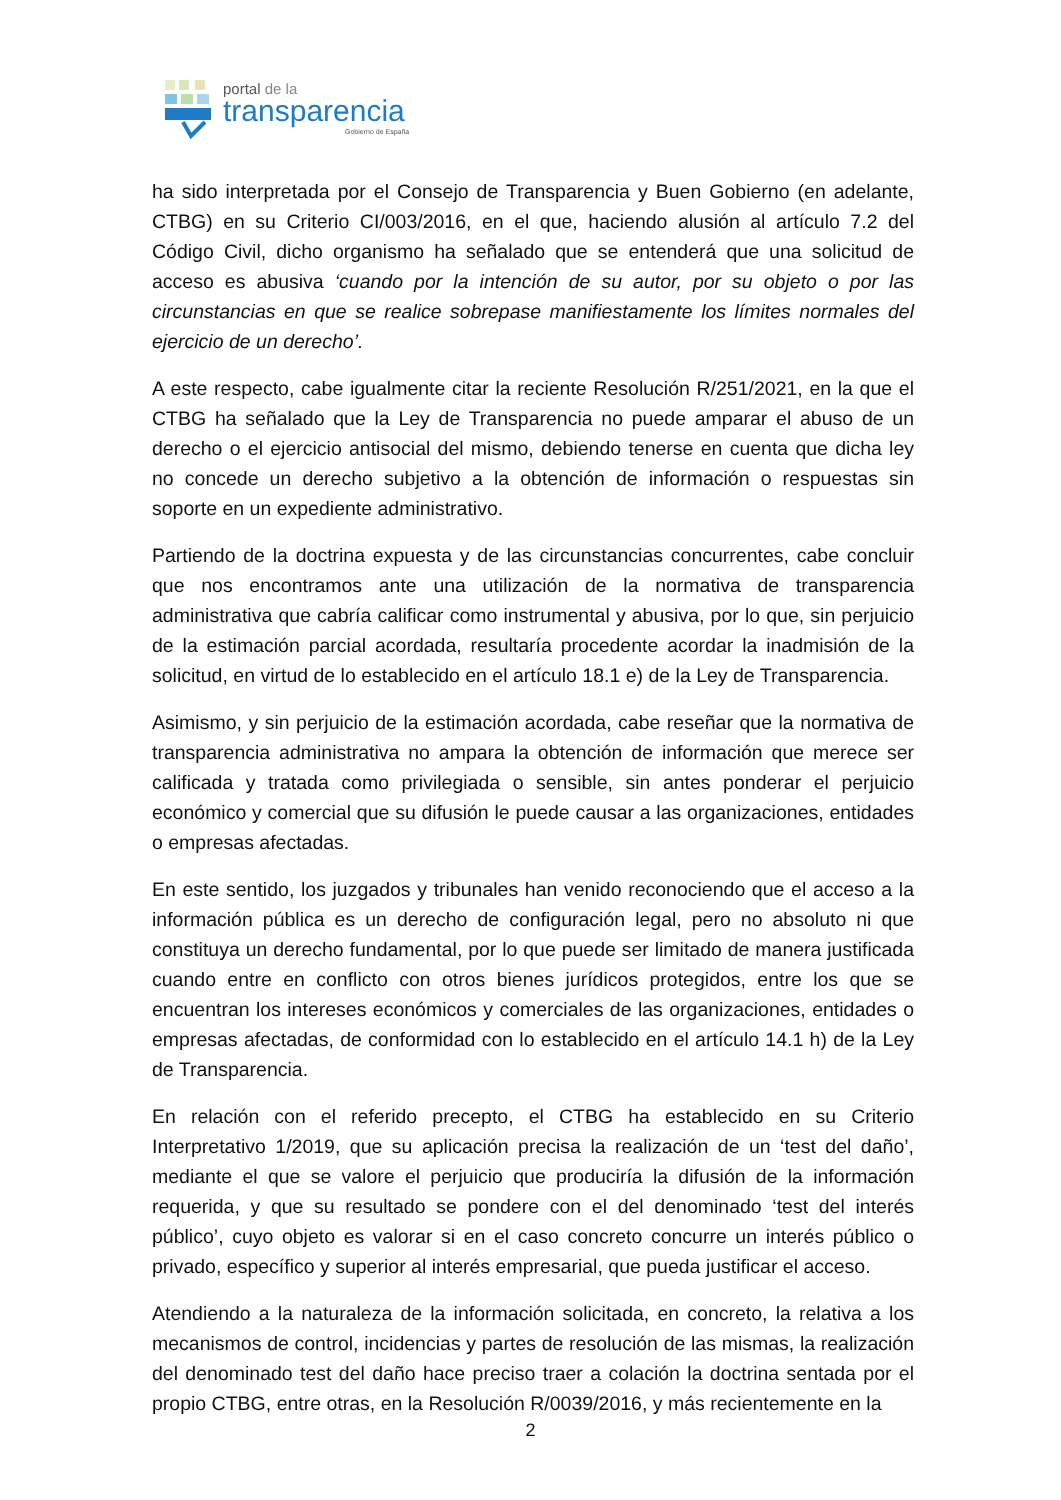portal de la
transparencia
Gobierno de España
ha sido interpretada por el Consejo de Transparencia y Buen Gobierno (en adelante, CTBG) en su Criterio CI/003/2016, en el que, haciendo alusión al artículo 7.2 del Código Civil, dicho organismo ha señalado que se entenderá que una solicitud de acceso es abusiva ‘cuando por la intención de su autor, por su objeto o por las circunstancias en que se realice sobrepase manifiestamente los límites normales del ejercicio de un derecho’.
A este respecto, cabe igualmente citar la reciente Resolución R/251/2021, en la que el CTBG ha señalado que la Ley de Transparencia no puede amparar el abuso de un derecho o el ejercicio antisocial del mismo, debiendo tenerse en cuenta que dicha ley no concede un derecho subjetivo a la obtención de información o respuestas sin soporte en un expediente administrativo.
Partiendo de la doctrina expuesta y de las circunstancias concurrentes, cabe concluir que nos encontramos ante una utilización de la normativa de transparencia administrativa que cabría calificar como instrumental y abusiva, por lo que, sin perjuicio de la estimación parcial acordada, resultaría procedente acordar la inadmisión de la solicitud, en virtud de lo establecido en el artículo 18.1 e) de la Ley de Transparencia.
Asimismo, y sin perjuicio de la estimación acordada, cabe reseñar que la normativa de transparencia administrativa no ampara la obtención de información que merece ser calificada y tratada como privilegiada o sensible, sin antes ponderar el perjuicio económico y comercial que su difusión le puede causar a las organizaciones, entidades o empresas afectadas.
En este sentido, los juzgados y tribunales han venido reconociendo que el acceso a la información pública es un derecho de configuración legal, pero no absoluto ni que constituya un derecho fundamental, por lo que puede ser limitado de manera justificada cuando entre en conflicto con otros bienes jurídicos protegidos, entre los que se encuentran los intereses económicos y comerciales de las organizaciones, entidades o empresas afectadas, de conformidad con lo establecido en el artículo 14.1 h) de la Ley de Transparencia.
En relación con el referido precepto, el CTBG ha establecido en su Criterio Interpretativo 1/2019, que su aplicación precisa la realización de un ‘test del daño’, mediante el que se valore el perjuicio que produciría la difusión de la información requerida, y que su resultado se pondere con el del denominado ‘test del interés público’, cuyo objeto es valorar si en el caso concreto concurre un interés público o privado, específico y superior al interés empresarial, que pueda justificar el acceso.
Atendiendo a la naturaleza de la información solicitada, en concreto, la relativa a los mecanismos de control, incidencias y partes de resolución de las mismas, la realización del denominado test del daño hace preciso traer a colación la doctrina sentada por el propio CTBG, entre otras, en la Resolución R/0039/2016, y más recientemente en la
2